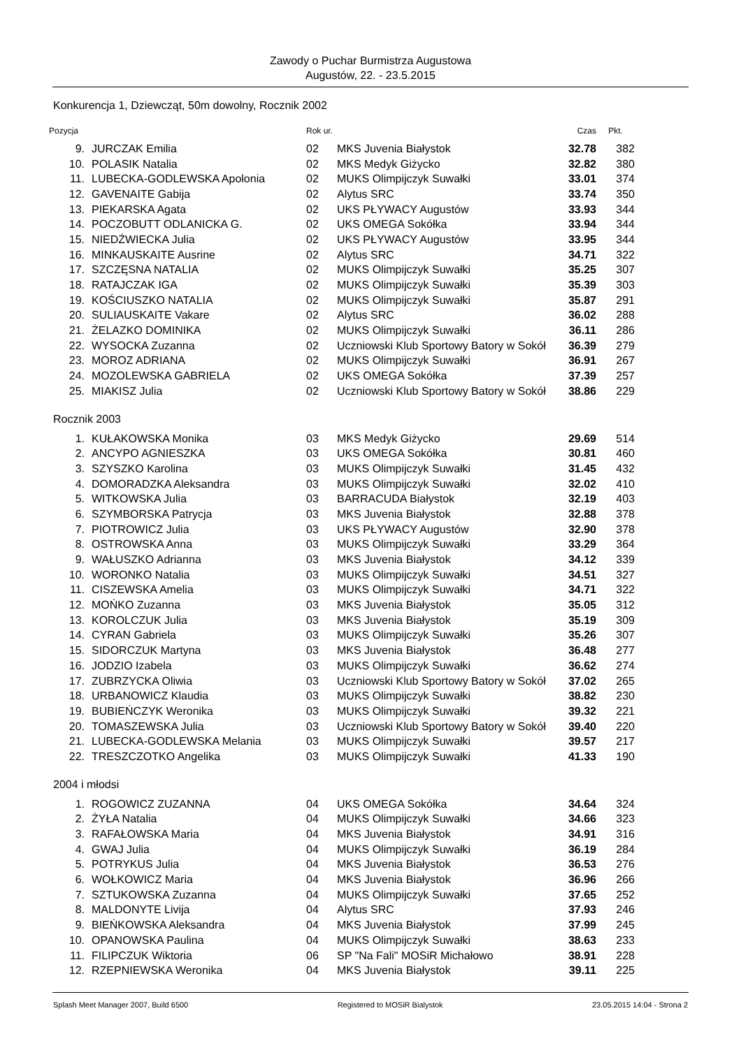Zawody o Puchar Burmistrza Augustowa
Augustów, 22. - 23.5.2015
Konkurencja 1, Dziewcząt, 50m dowolny, Rocznik 2002
| Pozycja | | Rok ur. | | Czas | Pkt. |
| --- | --- | --- | --- | --- | --- |
| 9. | JURCZAK Emilia | 02 | MKS Juvenia Białystok | 32.78 | 382 |
| 10. | POLASIK Natalia | 02 | MKS Medyk Giżycko | 32.82 | 380 |
| 11. | LUBECKA-GODLEWSKA Apolonia | 02 | MUKS Olimpijczyk Suwałki | 33.01 | 374 |
| 12. | GAVENAITE Gabija | 02 | Alytus SRC | 33.74 | 350 |
| 13. | PIEKARSKA Agata | 02 | UKS PŁYWACY Augustów | 33.93 | 344 |
| 14. | POCZOBUTT ODLANICKA G. | 02 | UKS OMEGA Sokółka | 33.94 | 344 |
| 15. | NIEDŹWIECKA Julia | 02 | UKS PŁYWACY Augustów | 33.95 | 344 |
| 16. | MINKAUSKAITE Ausrine | 02 | Alytus SRC | 34.71 | 322 |
| 17. | SZCZĘSNA NATALIA | 02 | MUKS Olimpijczyk Suwałki | 35.25 | 307 |
| 18. | RATAJCZAK IGA | 02 | MUKS Olimpijczyk Suwałki | 35.39 | 303 |
| 19. | KOŚCIUSZKO NATALIA | 02 | MUKS Olimpijczyk Suwałki | 35.87 | 291 |
| 20. | SULIAUSKAITE Vakare | 02 | Alytus SRC | 36.02 | 288 |
| 21. | ŻELAZKO DOMINIKA | 02 | MUKS Olimpijczyk Suwałki | 36.11 | 286 |
| 22. | WYSOCKA Zuzanna | 02 | Uczniowski Klub Sportowy Batory w Sokół | 36.39 | 279 |
| 23. | MOROZ ADRIANA | 02 | MUKS Olimpijczyk Suwałki | 36.91 | 267 |
| 24. | MOZOLEWSKA GABRIELA | 02 | UKS OMEGA Sokółka | 37.39 | 257 |
| 25. | MIAKISZ Julia | 02 | Uczniowski Klub Sportowy Batory w Sokół | 38.86 | 229 |
Rocznik 2003
| 1. | KUŁAKOWSKA Monika | 03 | MKS Medyk Giżycko | 29.69 | 514 |
| 2. | ANCYPO AGNIESZKA | 03 | UKS OMEGA Sokółka | 30.81 | 460 |
| 3. | SZYSZKO Karolina | 03 | MUKS Olimpijczyk Suwałki | 31.45 | 432 |
| 4. | DOMORADZKA Aleksandra | 03 | MUKS Olimpijczyk Suwałki | 32.02 | 410 |
| 5. | WITKOWSKA Julia | 03 | BARRACUDA Białystok | 32.19 | 403 |
| 6. | SZYMBORSKA Patrycja | 03 | MKS Juvenia Białystok | 32.88 | 378 |
| 7. | PIOTROWICZ Julia | 03 | UKS PŁYWACY Augustów | 32.90 | 378 |
| 8. | OSTROWSKA Anna | 03 | MUKS Olimpijczyk Suwałki | 33.29 | 364 |
| 9. | WAŁUSZKO Adrianna | 03 | MKS Juvenia Białystok | 34.12 | 339 |
| 10. | WORONKO Natalia | 03 | MUKS Olimpijczyk Suwałki | 34.51 | 327 |
| 11. | CISZEWSKA Amelia | 03 | MUKS Olimpijczyk Suwałki | 34.71 | 322 |
| 12. | MOŃKO Zuzanna | 03 | MKS Juvenia Białystok | 35.05 | 312 |
| 13. | KOROLCZUK Julia | 03 | MKS Juvenia Białystok | 35.19 | 309 |
| 14. | CYRAN Gabriela | 03 | MUKS Olimpijczyk Suwałki | 35.26 | 307 |
| 15. | SIDORCZUK Martyna | 03 | MKS Juvenia Białystok | 36.48 | 277 |
| 16. | JODZIO Izabela | 03 | MUKS Olimpijczyk Suwałki | 36.62 | 274 |
| 17. | ZUBRZYCKA Oliwia | 03 | Uczniowski Klub Sportowy Batory w Sokół | 37.02 | 265 |
| 18. | URBANOWICZ Klaudia | 03 | MUKS Olimpijczyk Suwałki | 38.82 | 230 |
| 19. | BUBIEŃCZYK Weronika | 03 | MUKS Olimpijczyk Suwałki | 39.32 | 221 |
| 20. | TOMASZEWSKA Julia | 03 | Uczniowski Klub Sportowy Batory w Sokół | 39.40 | 220 |
| 21. | LUBECKA-GODLEWSKA Melania | 03 | MUKS Olimpijczyk Suwałki | 39.57 | 217 |
| 22. | TRESZCZOTKO Angelika | 03 | MUKS Olimpijczyk Suwałki | 41.33 | 190 |
2004 i młodsi
| 1. | ROGOWICZ ZUZANNA | 04 | UKS OMEGA Sokółka | 34.64 | 324 |
| 2. | ŻYŁA Natalia | 04 | MUKS Olimpijczyk Suwałki | 34.66 | 323 |
| 3. | RAFAŁOWSKA Maria | 04 | MKS Juvenia Białystok | 34.91 | 316 |
| 4. | GWAJ Julia | 04 | MUKS Olimpijczyk Suwałki | 36.19 | 284 |
| 5. | POTRYKUS Julia | 04 | MKS Juvenia Białystok | 36.53 | 276 |
| 6. | WOŁKOWICZ Maria | 04 | MKS Juvenia Białystok | 36.96 | 266 |
| 7. | SZTUKOWSKA Zuzanna | 04 | MUKS Olimpijczyk Suwałki | 37.65 | 252 |
| 8. | MALDONYTE Livija | 04 | Alytus SRC | 37.93 | 246 |
| 9. | BIEŃKOWSKA Aleksandra | 04 | MKS Juvenia Białystok | 37.99 | 245 |
| 10. | OPANOWSKA Paulina | 04 | MUKS Olimpijczyk Suwałki | 38.63 | 233 |
| 11. | FILIPCZUK Wiktoria | 06 | SP "Na Fali" MOSiR Michałowo | 38.91 | 228 |
| 12. | RZEPNIEWSKA Weronika | 04 | MKS Juvenia Białystok | 39.11 | 225 |
Splash Meet Manager 2007, Build 6500 Registered to MOSiR Bialystok 23.05.2015 14:04 - Strona 2